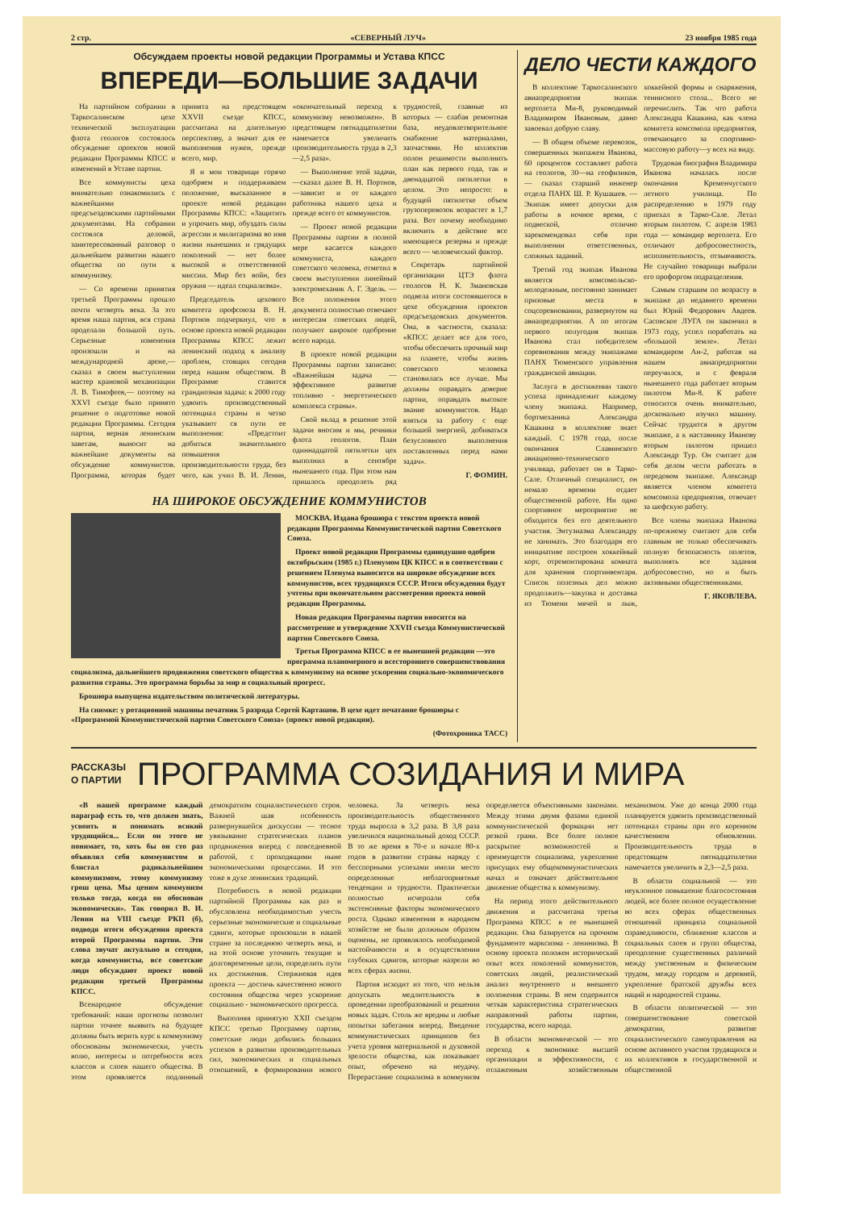2 стр. «СЕВЕРНЫЙ ЛУЧ» 23 ноября 1985 года
Обсуждаем проекты новой редакции Программы и Устава КПСС
ВПЕРЕДИ—БОЛЬШИЕ ЗАДАЧИ
На партийном собрании в Таркосалинском цехе технической эксплуатации флота геологов состоялось обсуждение проектов новой редакции Программы КПСС и изменений в Уставе партии.
Все коммунисты цеха внимательно ознакомились с важнейшими предсъездовскими партийными документами. На собрании состоялся деловой, заинтересованный разговор о дальнейшем развитии нашего общества по пути к коммунизму.
— Со времени принятия третьей Программы прошло почти четверть века. За это время наша партия, вся страна проделали большой путь. Серьезные изменения произошли и на международной арене,— сказал в своем выступлении мастер крановой механизации Л. В. Тимофеев,— поэтому на XXVI съезде было принято решение о подготовке новой редакции Программы. Сегодня партия, верная ленинским заветам, выносит на важнейшие документы на обсуждение коммунистов. Программа, которая будет принята на предстоящем XXVII съезде КПСС, рассчитана на длительную перспективу, а значит для ее выполнения нужен, прежде всего, мир.
Я и мои товарищи горячо одобряем и поддерживаем положение, высказанное в проекте новой редакции Программы КПСС: «Защитить и упрочить мир, обуздать силы агрессии и милитаризма во имя жизни нынешних и грядущих поколений — нет более высокой и ответственной миссии. Мир без войн, без оружия — идеал социализма».
Председатель цехового комитета профсоюза В. Н. Портнов подчеркнул, что в основе проекта новой редакции Программы КПСС лежит ленинский подход к анализу проблем, стоящих сегодня перед нашим обществом. В Программе ставится грандиозная задача: к 2000 году удвоить производственный потенциал страны и четко указывают ся пути ее выполнения: «Предстоит добиться значительного повышения производительности труда, без чего, как учил В. И. Ленин, «окончательный переход к коммунизму невозможен». В предстоящем пятнадцатилетии намечается увеличить производительность труда в 2,3—2,5 раза».
— Выполнение этой задачи,—сказал далее В. Н. Портнов,—зависит и от каждого работника нашего цеха и прежде всего от коммунистов.
— Проект новой редакции Программы партии в полной мере касается каждого коммуниста, каждого советского человека, отметил в своем выступлении линейный электромеханик А. Г. Эдель. — Все положения этого документа полностью отвечают интересам советских людей, получают широкое одобрение всего народа.
В проекте новой редакции Программы партии записано: «Важнейшая задача — эффективное развитие топливно - энергетического комплекса страны».
Свой вклад в решение этой задачи вносим и мы, речники флота геологов. План одиннадцатой пятилетки цех выполнил в сентябре нынешнего года. При этом нам пришлось преодолеть ряд трудностей, главные из которых — слабая ремонтная база, неудовлетворительное снабжение материалами, запчастями. Но коллектив полон решимости выполнить план как первого года, так и двенадцатой пятилетки в целом. Это непросто: в будущей пятилетке объем грузоперевозок возрастет в 1,7 раза. Вот почему необходимо включить в действие все имеющиеся резервы и прежде всего — человеческий фактор.
Секретарь партийной организации ЦТЭ флота геологов Н. К. Змановская подвела итоги состоявшегося в цехе обсуждения проектов предсъездовских документов. Она, в частности, сказала: «КПСС делает все для того, чтобы обеспечить прочный мир на планете, чтобы жизнь советского человека становилась все лучше. Мы должны оправдать доверие партии, оправдать высокое звание коммунистов. Надо взяться за работу с еще большей энергией, добиваться безусловного выполнения поставленных перед нами задач».
Г. ФОМИН.
НА ШИРОКОЕ ОБСУЖДЕНИЕ КОММУНИСТОВ
МОСКВА. Издана брошюра с текстом проекта новой редакции Программы Коммунистической партии Советского Союза.
Проект новой редакции Программы единодушно одобрен октябрьским (1985 г.) Пленумом ЦК КПСС и в соответствии с решением Пленума выносится на широкое обсуждение всех коммунистов, всех трудящихся СССР. Итоги обсуждения будут учтены при окончательном рассмотрении проекта новой редакции Программы.
Новая редакция Программы партии вносится на рассмотрение и утверждение XXVII съезда Коммунистической партии Советского Союза.
Третья Программа КПСС в ее нынешней редакции —это программа планомерного и всестороннего совершенствования социализма, дальнейшего продвижения советского общества к коммунизму на основе ускорения социально-экономического развития страны. Это программа борьбы за мир и социальный прогресс.
Брошюра выпущена издательством политической литературы.
На снимке: у ротационной машины печатник 5 разряда Сергей Карташов. В цехе идет печатание брошюры с «Программой Коммунистической партии Советского Союза» (проект новой редакции).
(Фотохроника ТАСС)
ДЕЛО ЧЕСТИ КАЖДОГО
В коллективе Таркосалинского авиапредприятия экипаж вертолета Ми-8, руководимый Владимиром Ивановым, давно завоевал добрую славу.
— В общем объеме перевозок, совершенных экипажем Иванова, 60 процентов составляет работа на геологов, 30—на геофизиков,— сказал старший инженер отдела ПАНХ Ш. Р. Кушашев. — Экипаж имеет допуски для работы в ночное время, с подвеской, отлично зарекомендовал себя при выполнении ответственных, сложных заданий.
Третий год экипаж Иванова является комсомольско-молодежным, постоянно занимает призовые места в соцсоревновании, развернутом на авиапредприятии. А по итогам первого полугодия экипаж Иванова стал победителем соревнования между экипажами ПАНХ Тюменского управления гражданской авиации.
Заслуга в достижении такого успеха принадлежит каждому члену экипажа. Например, бортмеханика Александра Кашкина в коллективе знает каждый. С 1978 года, после окончания Славинского авиационно-технического училища, работает он в Тарко-Сале. Отличный специалист, он немало времени отдает общественной работе. Ни одно спортивное мероприятие не обходится без его деятельного участия. Энтузиазма Александру не занимать. Это благодаря его инициативе построен хоккейный корт, отремонтирована комната для хранения спортинвентаря. Список полезных дел можно продолжить—закупка и доставка из Тюмени мячей и лыж, хоккейной формы и снаряжения, теннисного стола... Всего не перечислить. Так что работа Александра Кашкина, как члена комитета комсомола предприятия, отвечающего за спортивно-массовую работу—у всех на виду.
Трудовая биография Владимира Иванова началась после окончания Кременчугского летного училища. По распределению в 1979 году приехал в Тарко-Сале. Летал вторым пилотом. С апреля 1983 года — командир вертолета. Его отличают добросовестность, исполнительность, отзывчивость. Не случайно товарищи выбрали его профоргом подразделения.
Самым старшим по возрасту в экипаже до недавнего времени был Юрий Федорович Авдеев. Сасовское ЛУГА он закончил в 1973 году, успел поработать на «большой земле». Летал командиром Ан-2, работая на нашем авиапредприятии переучился, и с февраля нынешнего года работает вторым пилотом Ми-8. К работе относится очень внимательно, досконально изучил машину. Сейчас трудится в другом экипаже, а к наставнику Иванову вторым пилотом пришел Александр Тур. Он считает для себя делом чести работать в передовом экипаже. Александр является членом комитета комсомола предприятия, отвечает за шефскую работу.
Все члены экипажа Иванова по-прежнему считают для себя главным не только обеспечивать полную безопасность полетов, выполнять все задания добросовестно, но и быть активными общественниками.
Г. ЯКОВЛЕВА.
РАССКАЗЫ
О ПАРТИИ
ПРОГРАММА СОЗИДАНИЯ И МИРА
«В нашей программе каждый параграф есть то, что должен знать, усвоить и понимать всякий трудящийся... Если он этого не понимает, то, хоть бы он сто раз объявлял себя коммунистом и блистал радикальнейшим коммунизмом, этому коммунизму грош цена. Мы ценим коммунизм только тогда, когда он обоснован экономически». Так говорил В. И. Ленин на VIII съезде РКП (б), подводя итоги обсуждения проекта второй Программы партии. Эти слова звучат актуально и сегодня, когда коммунисты, все советские люди обсуждают проект новой редакции третьей Программы КПСС.
Всенародное обсуждение требований: наши прогнозы позволит партии точнее выявить на будущее должны быть верить курс к коммунизму обоснованы экономически, учесть волю, интересы и потребности всех классов и слоев нашего общества. В этом проявляется подлинный демократизм социалистического строя. Важней шая особенность развернувшейся дискуссии — тесное увязывание стратегических планов продвижения вперед с повседневной работой, с проходящими ныне экономическими процессами. И это тоже в духе ленинских традиций.
Потребность в новой редакции партийной Программы как раз и обусловлена необходимостью учесть серьезные экономические и социальные сдвиги, которые произошли в нашей стране за последнюю четверть века, и на этой основе уточнить текущие и долговременные цели, определить пути их достижения. Стержневая идея проекта — достичь качественно нового состояния общества через ускорение социально - экономического прогресса.
Выполняя принятую XXII съездом КПСС третью Программу партии, советские люди добились больших успехов в развитии производительных сил, экономических и социальных отношений, в формировании нового человека. За четверть века производительность общественного труда выросла в 3,2 раза. В 3,8 раза увеличился национальный доход СССР. В то же время в 70-е и начале 80-х годов в развитии страны наряду с бесспорными успехами имели место определенные неблагоприятные тенденции и трудности. Практически полностью исчерпали себя экстенсивные факторы экономического роста. Однако изменения в народном хозяйстве не были должным образом оценены, не проявлялось необходимой настойчивости и в осуществлении глубоких сдвигов, которые назрели во всех сферах жизни.
Партия исходит из того, что нельзя допускать медлительность в проведении преобразований и решении новых задач. Столь же вредны и любые попытки забегания вперед. Введение коммунистических принципов без учета уровня материальной и духовной зрелости общества, как показывает опыт, обречено на неудачу. Перерастание социализма в коммунизм определяется объективными законами. Между этими двумя фазами единой коммунистической формации нет резкой грани. Все более полное раскрытие возможностей и преимуществ социализма, укрепление присущих ему общекоммунистических начал и означает действительное движение общества к коммунизму.
На период этого действительного движения и рассчитана третья Программа КПСС в ее нынешней редакции. Она базируется на прочном фундаменте марксизма - ленинизма. В основу проекта положен исторический опыт всех поколений коммунистов, советских людей, реалистический анализ внутреннего и внешнего положения страны. В нем содержится четкая характеристика стратегических направлений работы партии, государства, всего народа.
В области экономической — это переход к экономике высшей организации и эффективности, с отлаженным хозяйственным механизмом. Уже до конца 2000 года планируется удвоить производственный потенциал страны при его коренном качественном обновлении. Производительность труда в предстоящем пятнадцатилетии намечается увеличить в 2,3—2,5 раза.
В области социальной — это неуклонное повышение благосостояния людей, все более полное осуществление во всех сферах общественных отношений принципа социальной справедливости, сближение классов и социальных слоев и групп общества, преодоление существенных различий между умственным и физическим трудом, между городом и деревней, укрепление братской дружбы всех наций и народностей страны.
В области политической — это совершенствование советской демократии, развитие социалистического самоуправления на основе активного участия трудящихся и их коллективов в государственной и общественной